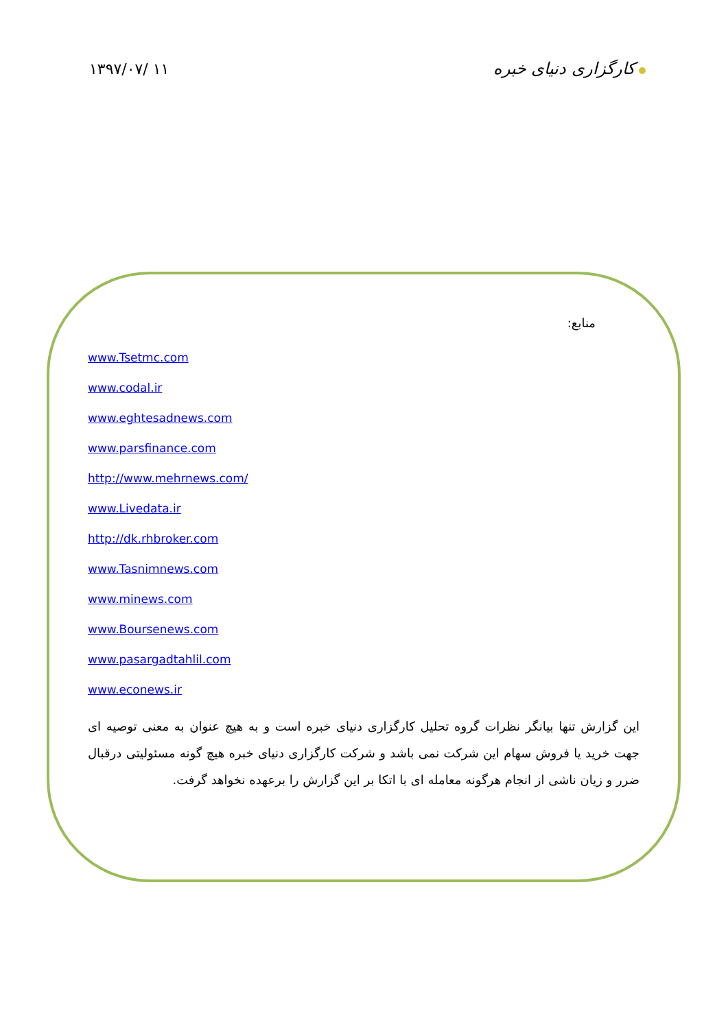۱۳۹۷/۰۷/ ۱۱ کارگزاری دنیای خبره
منابع:
www.Tsetmc.com
www.codal.ir
www.eghtesadnews.com
www.parsfinance.com
http://www.mehrnews.com/
www.Livedata.ir
http://dk.rhbroker.com
www.Tasnimnews.com
www.minews.com
www.Boursenews.com
www.pasargadtahlil.com
www.econews.ir
این گزارش تنها بیانگر نظرات گروه تحلیل کارگزاری دنیای خبره است و به هیچ عنوان به معنی توصیه ای جهت خرید یا فروش سهام این شرکت نمی باشد و شرکت کارگزاری دنیای خبره هیچ گونه مسئولیتی درقبال ضرر و زیان ناشی از انجام هرگونه معامله ای با اتکا بر این گزارش را برعهده نخواهد گرفت.